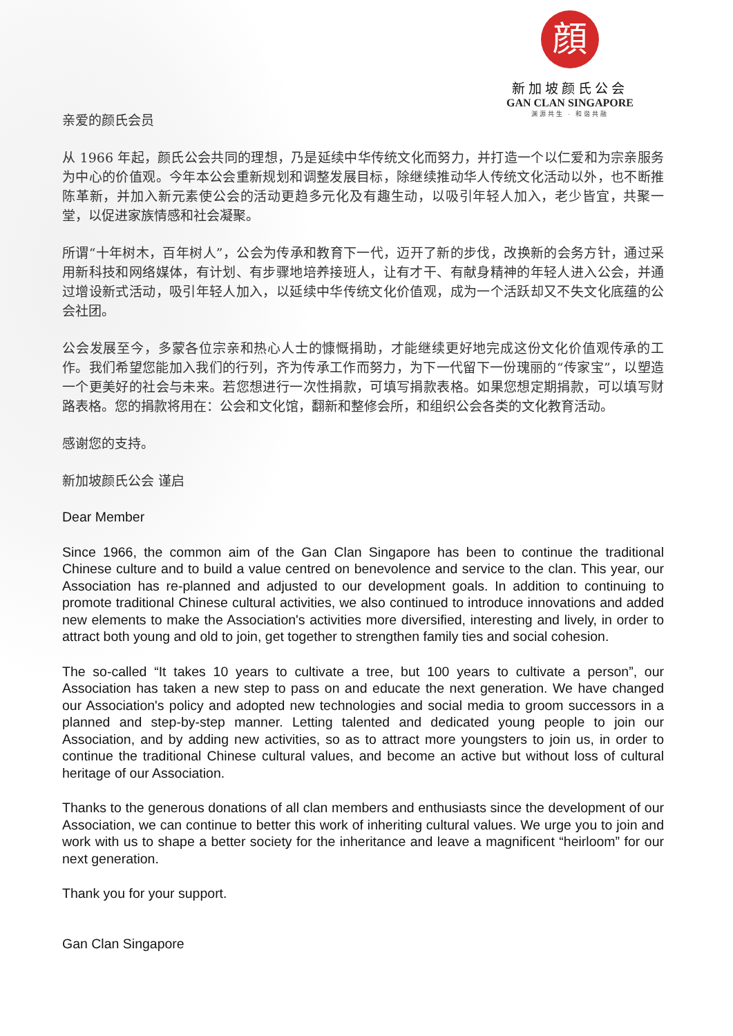顔
新加坡颜氏公会
GAN CLAN SINGAPORE
渊源共生 · 和谐共融
亲爱的颜氏会员
从 1966 年起，颜氏公会共同的理想，乃是延续中华传统文化而努力，并打造一个以仁爱和为宗亲服务为中心的价值观。今年本公会重新规划和调整发展目标，除继续推动华人传统文化活动以外，也不断推陈革新，并加入新元素使公会的活动更趋多元化及有趣生动，以吸引年轻人加入，老少皆宜，共聚一堂，以促进家族情感和社会凝聚。
所谓“十年树木，百年树人”，公会为传承和教育下一代，迈开了新的步伐，改换新的会务方针，通过采用新科技和网络媒体，有计划、有步骤地培养接班人，让有才干、有献身精神的年轻人进入公会，并通过增设新式活动，吸引年轻人加入，以延续中华传统文化价值观，成为一个活跃却又不失文化底蕴的公会社团。
公会发展至今，多蒙各位宗亲和热心人士的慷慨捐助，才能继续更好地完成这份文化价值观传承的工作。我们希望您能加入我们的行列，齐为传承工作而努力，为下一代留下一份瑰丽的“传家宝”，以塑造一个更美好的社会与未来。若您想进行一次性捐款，可填写捐款表格。如果您想定期捐款，可以填写财路表格。您的捐款将用在：公会和文化馆，翻新和整修会所，和组织公会各类的文化教育活动。
感谢您的支持。
新加坡颜氏公会 谨启
Dear Member
Since 1966, the common aim of the Gan Clan Singapore has been to continue the traditional Chinese culture and to build a value centred on benevolence and service to the clan. This year, our Association has re-planned and adjusted to our development goals. In addition to continuing to promote traditional Chinese cultural activities, we also continued to introduce innovations and added new elements to make the Association's activities more diversified, interesting and lively, in order to attract both young and old to join, get together to strengthen family ties and social cohesion.
The so-called “It takes 10 years to cultivate a tree, but 100 years to cultivate a person”, our Association has taken a new step to pass on and educate the next generation. We have changed our Association's policy and adopted new technologies and social media to groom successors in a planned and step-by-step manner. Letting talented and dedicated young people to join our Association, and by adding new activities, so as to attract more youngsters to join us, in order to continue the traditional Chinese cultural values, and become an active but without loss of cultural heritage of our Association.
Thanks to the generous donations of all clan members and enthusiasts since the development of our Association, we can continue to better this work of inheriting cultural values. We urge you to join and work with us to shape a better society for the inheritance and leave a magnificent “heirloom” for our next generation.
Thank you for your support.
Gan Clan Singapore